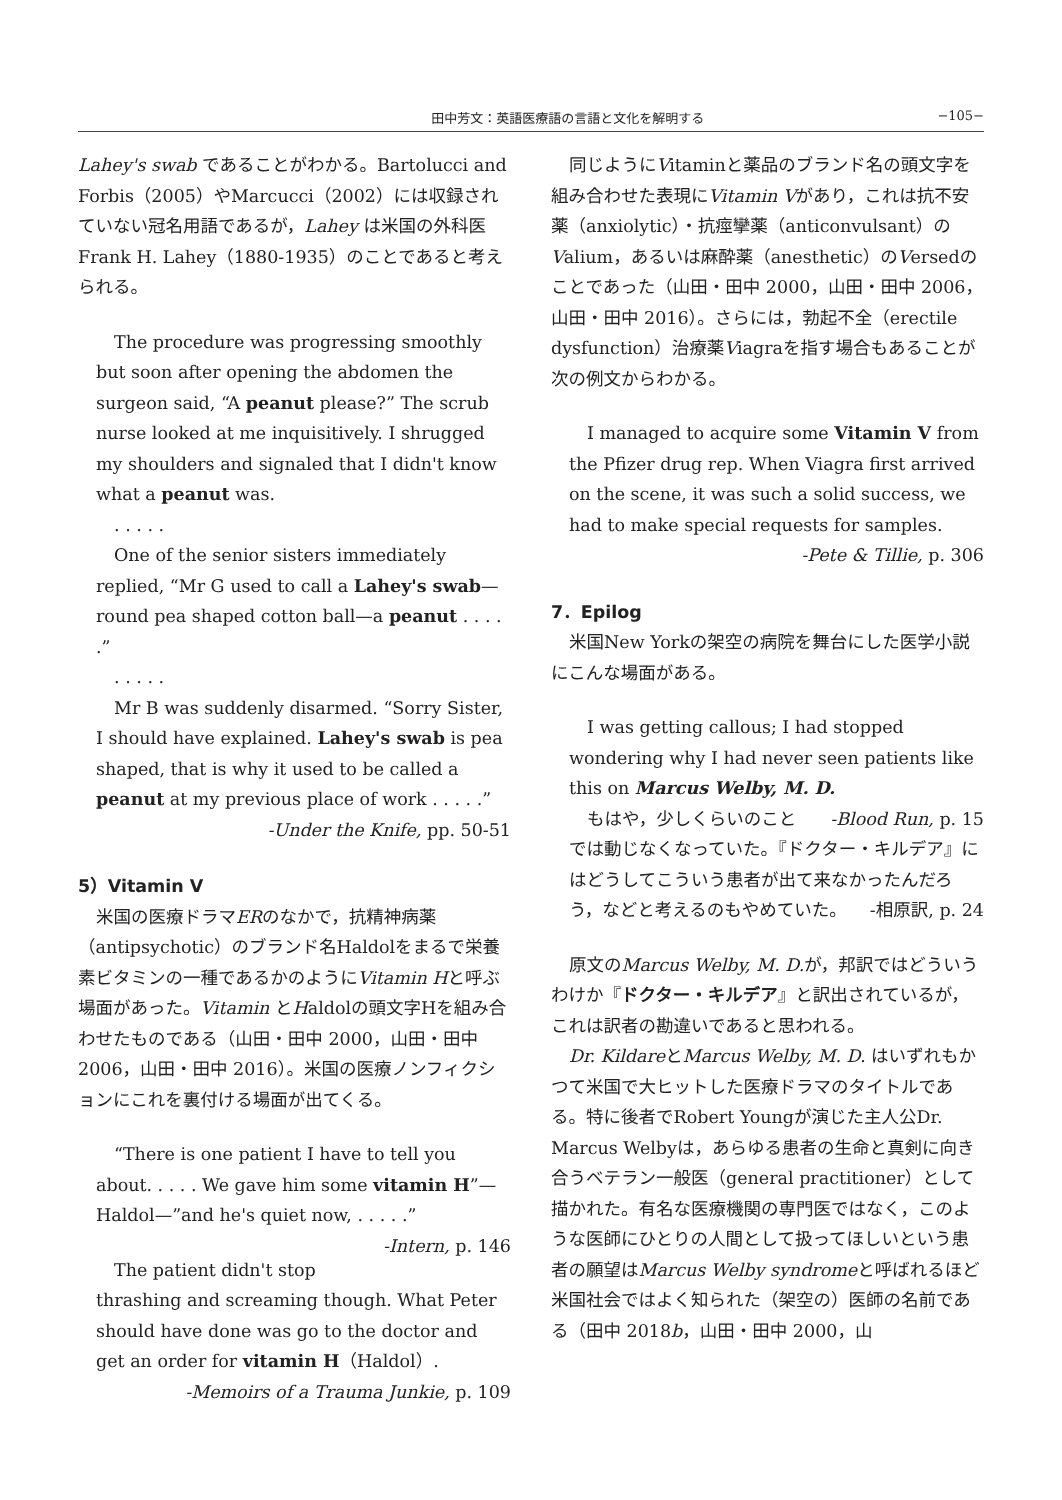田中芳文：英語医療語の言語と文化を解明する −105−
Lahey's swab であることがわかる。Bartolucci and Forbis（2005）やMarcucci（2002）には収録されていない冠名用語であるが，Lahey は米国の外科医Frank H. Lahey（1880-1935）のことであると考えられる。
The procedure was progressing smoothly but soon after opening the abdomen the surgeon said, “A peanut please?” The scrub nurse looked at me inquisitively. I shrugged my shoulders and signaled that I didn't know what a peanut was.
. . . . .
One of the senior sisters immediately replied, “Mr G used to call a Lahey's swab—round pea shaped cotton ball—a peanut . . . . .”
. . . . .
Mr B was suddenly disarmed. “Sorry Sister, I should have explained. Lahey's swab is pea shaped, that is why it used to be called a peanut at my previous place of work . . . . .”
-Under the Knife, pp. 50-51
5）Vitamin V
米国の医療ドラマERのなかで，抗精神病薬（antipsychotic）のブランド名Haldolをまるで栄養素ビタミンの一種であるかのようにVitamin Hと呼ぶ場面があった。Vitamin とHaldolの頭文字Hを組み合わせたものである（山田・田中 2000，山田・田中 2006，山田・田中 2016）。米国の医療ノンフィクションにこれを裏付ける場面が出てくる。
“There is one patient I have to tell you about. . . . . We gave him some vitamin H”—Haldol—”and he's quiet now, . . . . .” -Intern, p. 146
The patient didn't stop thrashing and screaming though. What Peter should have done was go to the doctor and get an order for vitamin H（Haldol）.
-Memoirs of a Trauma Junkie, p. 109
同じようにVitaminと薬品のブランド名の頭文字を組み合わせた表現にVitamin Vがあり，これは抗不安薬（anxiolytic）・抗痙攣薬（anticonvulsant）のValium，あるいは麻酔薬（anesthetic）のVersedのことであった（山田・田中 2000，山田・田中 2006，山田・田中 2016）。さらには，勃起不全（erectile dysfunction）治療薬Viagraを指す場合もあることが次の例文からわかる。
I managed to acquire some Vitamin V from the Pfizer drug rep. When Viagra first arrived on the scene, it was such a solid success, we had to make special requests for samples.
-Pete & Tillie, p. 306
7．Epilog
米国New Yorkの架空の病院を舞台にした医学小説にこんな場面がある。
I was getting callous; I had stopped wondering why I had never seen patients like this on Marcus Welby, M. D. -Blood Run, p. 15
もはや，少しくらいのことでは動じなくなっていた。『ドクター・キルデア』にはどうしてこういう患者が出て来なかったんだろう，などと考えるのもやめていた。 -相原訳, p. 24
原文のMarcus Welby, M. D. が，邦訳ではどういうわけか『ドクター・キルデア』と訳出されているが，これは訳者の勘違いであると思われる。
Dr. KildareとMarcus Welby, M. D. はいずれもかつて米国で大ヒットした医療ドラマのタイトルである。特に後者でRobert Youngが演じた主人公Dr. Marcus Welbyは，あらゆる患者の生命と真剣に向き合うベテラン一般医（general practitioner）として描かれた。有名な医療機関の専門医ではなく，このような医師にひとりの人間として扱ってほしいという患者の願望はMarcus Welby syndromeと呼ばれるほど米国社会ではよく知られた（架空の）医師の名前である（田中 2018b，山田・田中 2000，山